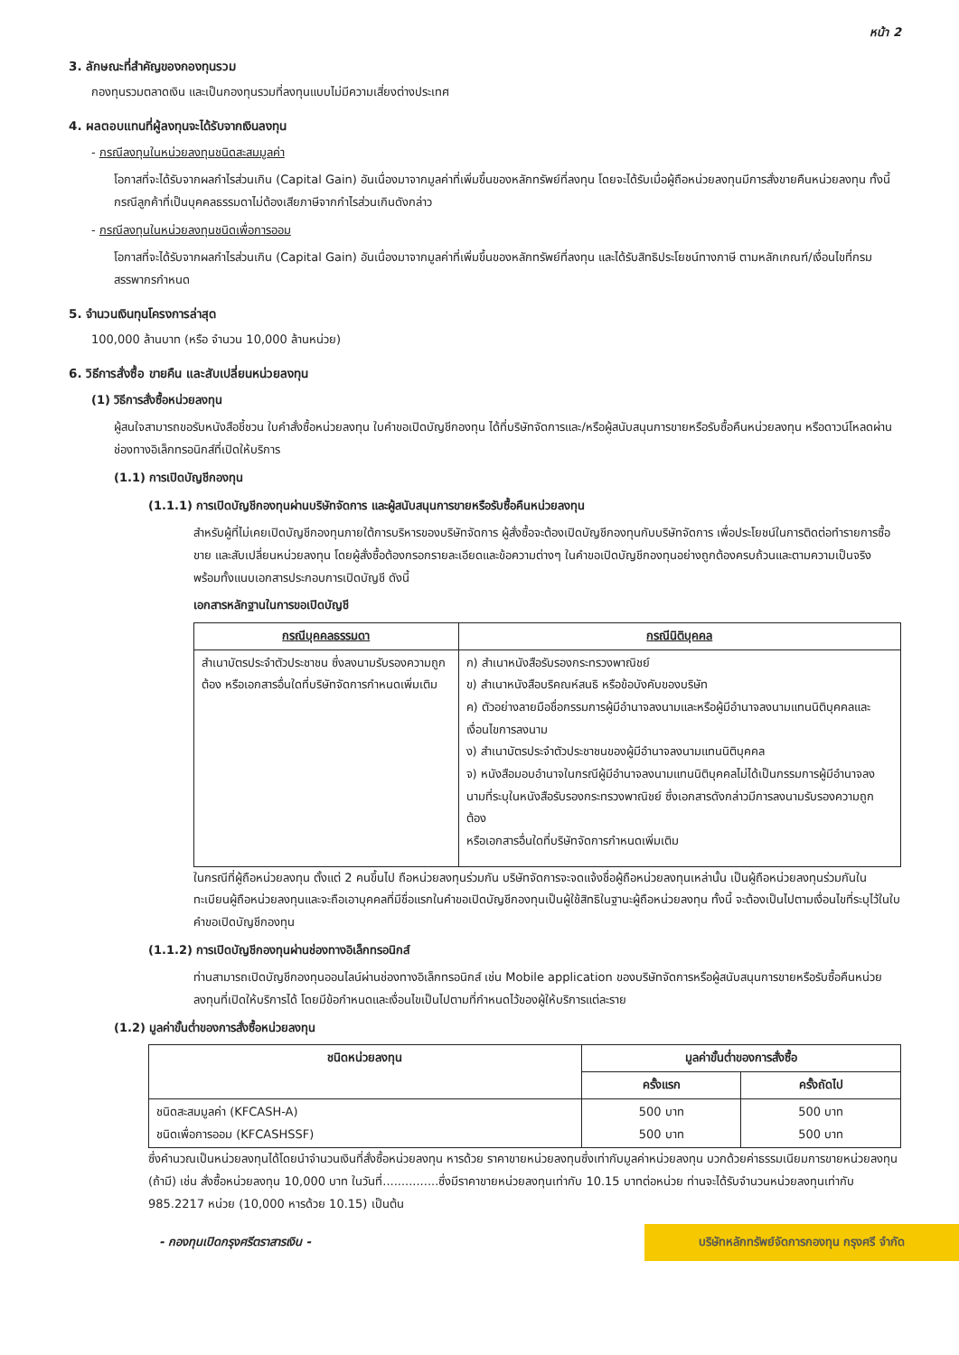หน้า 2
3. ลักษณะที่สำคัญของกองทุนรวม
กองทุนรวมตลาดเงิน และเป็นกองทุนรวมที่ลงทุนแบบไม่มีความเสี่ยงต่างประเทศ
4. ผลตอบแทนที่ผู้ลงทุนจะได้รับจากเงินลงทุน
- กรณีลงทุนในหน่วยลงทุนชนิดสะสมมูลค่า
โอกาสที่จะได้รับจากผลกำไรส่วนเกิน (Capital Gain) อันเนื่องมาจากมูลค่าที่เพิ่มขึ้นของหลักทรัพย์ที่ลงทุน โดยจะได้รับเมื่อผู้ถือหน่วยลงทุนมีการสั่งขายคืนหน่วยลงทุน ทั้งนี้ กรณีลูกค้าที่เป็นบุคคลธรรมดาไม่ต้องเสียภาษีจากกำไรส่วนเกินดังกล่าว
- กรณีลงทุนในหน่วยลงทุนชนิดเพื่อการออม
โอกาสที่จะได้รับจากผลกำไรส่วนเกิน (Capital Gain) อันเนื่องมาจากมูลค่าที่เพิ่มขึ้นของหลักทรัพย์ที่ลงทุน และได้รับสิทธิประโยชน์ทางภาษี ตามหลักเกณฑ์/เงื่อนไขที่กรมสรรพากรกำหนด
5. จำนวนเงินทุนโครงการล่าสุด
100,000 ล้านบาท (หรือ จำนวน 10,000 ล้านหน่วย)
6. วิธีการสั่งซื้อ ขายคืน และสับเปลี่ยนหน่วยลงทุน
(1) วิธีการสั่งซื้อหน่วยลงทุน
ผู้สนใจสามารถขอรับหนังสือชี้ชวน ใบคำสั่งซื้อหน่วยลงทุน ใบคำขอเปิดบัญชีกองทุน ได้ที่บริษัทจัดการและ/หรือผู้สนับสนุนการขายหรือรับซื้อคืนหน่วยลงทุน หรือดาวน์โหลดผ่านช่องทางอิเล็กทรอนิกส์ที่เปิดให้บริการ
(1.1) การเปิดบัญชีกองทุน
(1.1.1) การเปิดบัญชีกองทุนผ่านบริษัทจัดการ และผู้สนับสนุนการขายหรือรับซื้อคืนหน่วยลงทุน
สำหรับผู้ที่ไม่เคยเปิดบัญชีกองทุนภายใต้การบริหารของบริษัทจัดการ ผู้สั่งซื้อจะต้องเปิดบัญชีกองทุนกับบริษัทจัดการ เพื่อประโยชน์ในการติดต่อทำรายการซื้อ ขาย และสับเปลี่ยนหน่วยลงทุน โดยผู้สั่งซื้อต้องกรอกรายละเอียดและข้อความต่างๆ ในคำขอเปิดบัญชีกองทุนอย่างถูกต้องครบถ้วนและตามความเป็นจริง พร้อมทั้งแนบเอกสารประกอบการเปิดบัญชี ดังนี้
เอกสารหลักฐานในการขอเปิดบัญชี
| กรณีบุคคลธรรมดา | กรณีนิติบุคคล |
| --- | --- |
| สำเนาบัตรประจำตัวประชาชน ซึ่งลงนามรับรองความถูกต้อง หรือเอกสารอื่นใดที่บริษัทจัดการกำหนดเพิ่มเติม | ก) สำเนาหนังสือรับรองกระทรวงพาณิชย์ ข) สำเนาหนังสือบริคณห์สนธิ หรือข้อบังคับของบริษัท ค) ตัวอย่างลายมือชื่อกรรมการผู้มีอำนาจลงนามและหรือผู้มีอำนาจลงนามแทนนิติบุคคลและเงื่อนไขการลงนาม ง) สำเนาบัตรประจำตัวประชาชนของผู้มีอำนาจลงนามแทนนิติบุคคล จ) หนังสือมอบอำนาจในกรณีผู้มีอำนาจลงนามแทนนิติบุคคลไม่ได้เป็นกรรมการผู้มีอำนาจลงนามที่ระบุในหนังสือรับรองกระทรวงพาณิชย์ ซึ่งเอกสารดังกล่าวมีการลงนามรับรองความถูกต้อง หรือเอกสารอื่นใดที่บริษัทจัดการกำหนดเพิ่มเติม |
ในกรณีที่ผู้ถือหน่วยลงทุน ตั้งแต่ 2 คนขึ้นไป ถือหน่วยลงทุนร่วมกัน บริษัทจัดการจะจดแจ้งชื่อผู้ถือหน่วยลงทุนเหล่านั้น เป็นผู้ถือหน่วยลงทุนร่วมกันในทะเบียนผู้ถือหน่วยลงทุนและจะถือเอาบุคคลที่มีชื่อแรกในคำขอเปิดบัญชีกองทุนเป็นผู้ใช้สิทธิในฐานะผู้ถือหน่วยลงทุน ทั้งนี้ จะต้องเป็นไปตามเงื่อนไขที่ระบุไว้ในใบคำขอเปิดบัญชีกองทุน
(1.1.2) การเปิดบัญชีกองทุนผ่านช่องทางอิเล็กทรอนิกส์
ท่านสามารถเปิดบัญชีกองทุนออนไลน์ผ่านช่องทางอิเล็กทรอนิกส์ เช่น Mobile application ของบริษัทจัดการหรือผู้สนับสนุนการขายหรือรับซื้อคืนหน่วยลงทุนที่เปิดให้บริการได้ โดยมีข้อกำหนดและเงื่อนไขเป็นไปตามที่กำหนดไว้ของผู้ให้บริการแต่ละราย
(1.2) มูลค่าขั้นต่ำของการสั่งซื้อหน่วยลงทุน
| ชนิดหน่วยลงทุน | มูลค่าขั้นต่ำของการสั่งซื้อ | |
| --- | --- | --- |
| | ครั้งแรก | ครั้งถัดไป |
| ชนิดสะสมมูลค่า (KFCASH-A) ชนิดเพื่อการออม (KFCASHSSF) | 500 บาท 500 บาท | 500 บาท 500 บาท |
ซึ่งคำนวณเป็นหน่วยลงทุนได้โดยนำจำนวนเงินที่สั่งซื้อหน่วยลงทุน หารด้วย ราคาขายหน่วยลงทุนซึ่งเท่ากับมูลค่าหน่วยลงทุน บวกด้วยค่าธรรมเนียมการขายหน่วยลงทุน (ถ้ามี) เช่น สั่งซื้อหน่วยลงทุน 10,000 บาท ในวันที่...............ซึ่งมีราคาขายหน่วยลงทุนเท่ากับ 10.15 บาทต่อหน่วย ท่านจะได้รับจำนวนหน่วยลงทุนเท่ากับ 985.2217 หน่วย (10,000 หารด้วย 10.15) เป็นต้น
- กองทุนเปิดกรุงศรีตราสารเงิน -
บริษัทหลักทรัพย์จัดการกองทุน กรุงศรี จำกัด